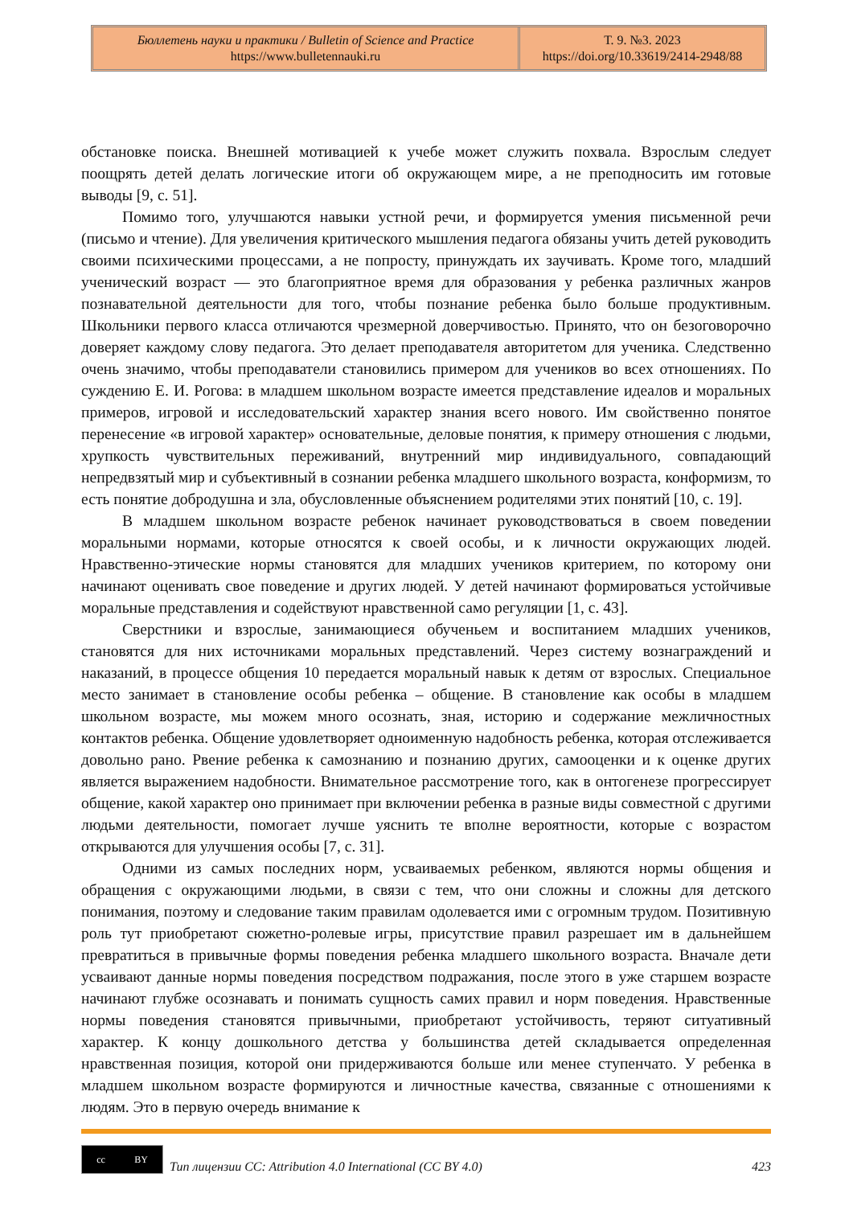Бюллетень науки и практики / Bulletin of Science and Practice
https://www.bulletennauki.ru
Т. 9. №3. 2023
https://doi.org/10.33619/2414-2948/88
обстановке поиска. Внешней мотивацией к учебе может служить похвала. Взрослым следует поощрять детей делать логические итоги об окружающем мире, а не преподносить им готовые выводы [9, с. 51].
Помимо того, улучшаются навыки устной речи, и формируется умения письменной речи (письмо и чтение). Для увеличения критического мышления педагога обязаны учить детей руководить своими психическими процессами, а не попросту, принуждать их заучивать. Кроме того, младший ученический возраст — это благоприятное время для образования у ребенка различных жанров познавательной деятельности для того, чтобы познание ребенка было больше продуктивным. Школьники первого класса отличаются чрезмерной доверчивостью. Принято, что он безоговорочно доверяет каждому слову педагога. Это делает преподавателя авторитетом для ученика. Следственно очень значимо, чтобы преподаватели становились примером для учеников во всех отношениях. По суждению Е. И. Рогова: в младшем школьном возрасте имеется представление идеалов и моральных примеров, игровой и исследовательский характер знания всего нового. Им свойственно понятое перенесение «в игровой характер» основательные, деловые понятия, к примеру отношения с людьми, хрупкость чувствительных переживаний, внутренний мир индивидуального, совпадающий непредвзятый мир и субъективный в сознании ребенка младшего школьного возраста, конформизм, то есть понятие добродушна и зла, обусловленные объяснением родителями этих понятий [10, с. 19].
В младшем школьном возрасте ребенок начинает руководствоваться в своем поведении моральными нормами, которые относятся к своей особы, и к личности окружающих людей. Нравственно-этические нормы становятся для младших учеников критерием, по которому они начинают оценивать свое поведение и других людей. У детей начинают формироваться устойчивые моральные представления и содействуют нравственной само регуляции [1, с. 43].
Сверстники и взрослые, занимающиеся обученьем и воспитанием младших учеников, становятся для них источниками моральных представлений. Через систему вознаграждений и наказаний, в процессе общения 10 передается моральный навык к детям от взрослых. Специальное место занимает в становление особы ребенка – общение. В становление как особы в младшем школьном возрасте, мы можем много осознать, зная, историю и содержание межличностных контактов ребенка. Общение удовлетворяет одноименную надобность ребенка, которая отслеживается довольно рано. Рвение ребенка к самознанию и познанию других, самооценки и к оценке других является выражением надобности. Внимательное рассмотрение того, как в онтогенезе прогрессирует общение, какой характер оно принимает при включении ребенка в разные виды совместной с другими людьми деятельности, помогает лучше уяснить те вполне вероятности, которые с возрастом открываются для улучшения особы [7, с. 31].
Одними из самых последних норм, усваиваемых ребенком, являются нормы общения и обращения с окружающими людьми, в связи с тем, что они сложны и сложны для детского понимания, поэтому и следование таким правилам одолевается ими с огромным трудом. Позитивную роль тут приобретают сюжетно-ролевые игры, присутствие правил разрешает им в дальнейшем превратиться в привычные формы поведения ребенка младшего школьного возраста. Вначале дети усваивают данные нормы поведения посредством подражания, после этого в уже старшем возрасте начинают глубже осознавать и понимать сущность самих правил и норм поведения. Нравственные нормы поведения становятся привычными, приобретают устойчивость, теряют ситуативный характер. К концу дошкольного детства у большинства детей складывается определенная нравственная позиция, которой они придерживаются больше или менее ступенчато. У ребенка в младшем школьном возрасте формируются и личностные качества, связанные с отношениями к людям. Это в первую очередь внимание к
cc BY
Тип лицензии CC: Attribution 4.0 International (CC BY 4.0) 423